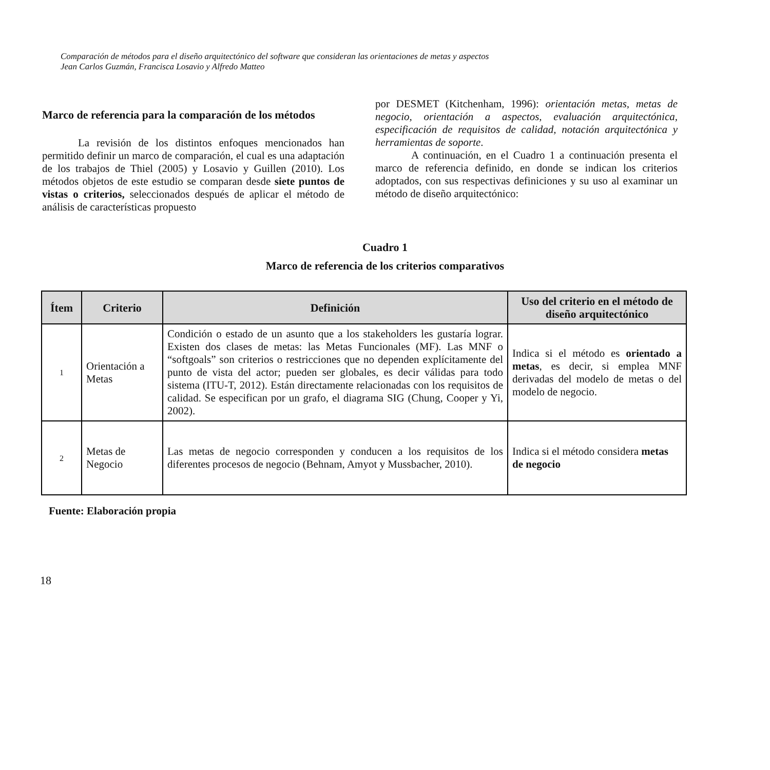Comparación de métodos para el diseño arquitectónico del software que consideran las orientaciones de metas y aspectos
Jean Carlos Guzmán, Francisca Losavio y Alfredo Matteo
Marco de referencia para la comparación de los métodos
La revisión de los distintos enfoques mencionados han permitido definir un marco de comparación, el cual es una adaptación de los trabajos de Thiel (2005) y Losavio y Guillen (2010). Los métodos objetos de este estudio se comparan desde siete puntos de vistas o criterios, seleccionados después de aplicar el método de análisis de características propuesto
por DESMET (Kitchenham, 1996): orientación metas, metas de negocio, orientación a aspectos, evaluación arquitectónica, especificación de requisitos de calidad, notación arquitectónica y herramientas de soporte.
A continuación, en el Cuadro 1 a continuación presenta el marco de referencia definido, en donde se indican los criterios adoptados, con sus respectivas definiciones y su uso al examinar un método de diseño arquitectónico:
Cuadro 1
Marco de referencia de los criterios comparativos
| Ítem | Criterio | Definición | Uso del criterio en el método de diseño arquitectónico |
| --- | --- | --- | --- |
| 1 | Orientación a Metas | Condición o estado de un asunto que a los stakeholders les gustaría lograr. Existen dos clases de metas: las Metas Funcionales (MF). Las MNF o “softgoals” son criterios o restricciones que no dependen explícitamente del punto de vista del actor; pueden ser globales, es decir válidas para todo sistema (ITU-T, 2012). Están directamente relacionadas con los requisitos de calidad. Se especifican por un grafo, el diagrama SIG (Chung, Cooper y Yi, 2002). | Indica si el método es orientado a metas , es decir, si emplea MNF derivadas del modelo de metas o del modelo de negocio. |
| 2 | Metas de Negocio | Las metas de negocio corresponden y conducen a los requisitos de los diferentes procesos de negocio (Behnam, Amyot y Mussbacher, 2010). | Indica si el método considera metas de negocio |
Fuente: Elaboración propia
18